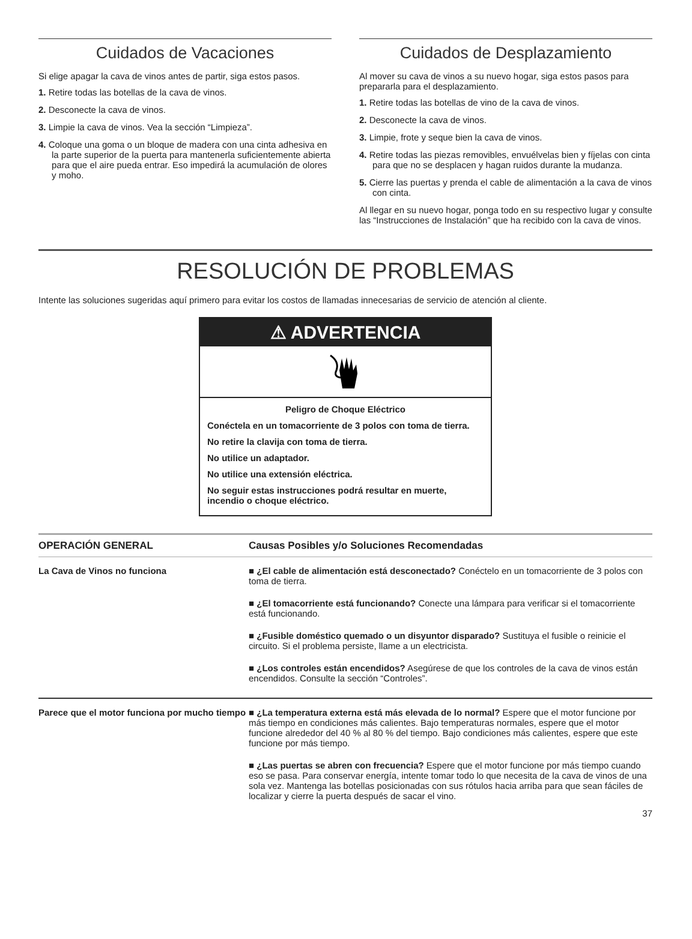Cuidados de Vacaciones
Si elige apagar la cava de vinos antes de partir, siga estos pasos.
1. Retire todas las botellas de la cava de vinos.
2. Desconecte la cava de vinos.
3. Limpie la cava de vinos. Vea la sección “Limpieza”.
4. Coloque una goma o un bloque de madera con una cinta adhesiva en la parte superior de la puerta para mantenerla suficientemente abierta para que el aire pueda entrar. Eso impedirá la acumulación de olores y moho.
Cuidados de Desplazamiento
Al mover su cava de vinos a su nuevo hogar, siga estos pasos para prepararla para el desplazamiento.
1. Retire todas las botellas de vino de la cava de vinos.
2. Desconecte la cava de vinos.
3. Limpie, frote y seque bien la cava de vinos.
4. Retire todas las piezas removibles, envuélvelas bien y fíjelas con cinta para que no se desplacen y hagan ruidos durante la mudanza.
5. Cierre las puertas y prenda el cable de alimentación a la cava de vinos con cinta.
Al llegar en su nuevo hogar, ponga todo en su respectivo lugar y consulte las “Instrucciones de Instalación” que ha recibido con la cava de vinos.
RESOLUCIÓN DE PROBLEMAS
Intente las soluciones sugeridas aquí primero para evitar los costos de llamadas innecesarias de servicio de atención al cliente.
⚠ ADVERTENCIA
Peligro de Choque Eléctrico
Conéctela en un tomacorriente de 3 polos con toma de tierra.
No retire la clavija con toma de tierra.
No utilice un adaptador.
No utilice una extensión eléctrica.
No seguir estas instrucciones podrá resultar en muerte, incendio o choque eléctrico.
| OPERACIÓN GENERAL | Causas Posibles y/o Soluciones Recomendadas |
| --- | --- |
| La Cava de Vinos no funciona | ■ ¿El cable de alimentación está desconectado? Conéctelo en un tomacorriente de 3 polos con toma de tierra. ■ ¿El tomacorriente está funcionando? Conecte una lámpara para verificar si el tomacorriente está funcionando. ■ ¿Fusible doméstico quemado o un disyuntor disparado? Sustituya el fusible o reinicie el circuito. Si el problema persiste, llame a un electricista. ■ ¿Los controles están encendidos? Asegúrese de que los controles de la cava de vinos están encendidos. Consulte la sección “Controles”. |
| Parece que el motor funciona por mucho tiempo | ■ ¿La temperatura externa está más elevada de lo normal? Espere que el motor funcione por más tiempo en condiciones más calientes. Bajo temperaturas normales, espere que el motor funcione alrededor del 40 % al 80 % del tiempo. Bajo condiciones más calientes, espere que este funcione por más tiempo. ■ ¿Las puertas se abren con frecuencia? Espere que el motor funcione por más tiempo cuando eso se pasa. Para conservar energía, intente tomar todo lo que necesita de la cava de vinos de una sola vez. Mantenga las botellas posicionadas con sus rótulos hacia arriba para que sean fáciles de localizar y cierre la puerta después de sacar el vino. |
37